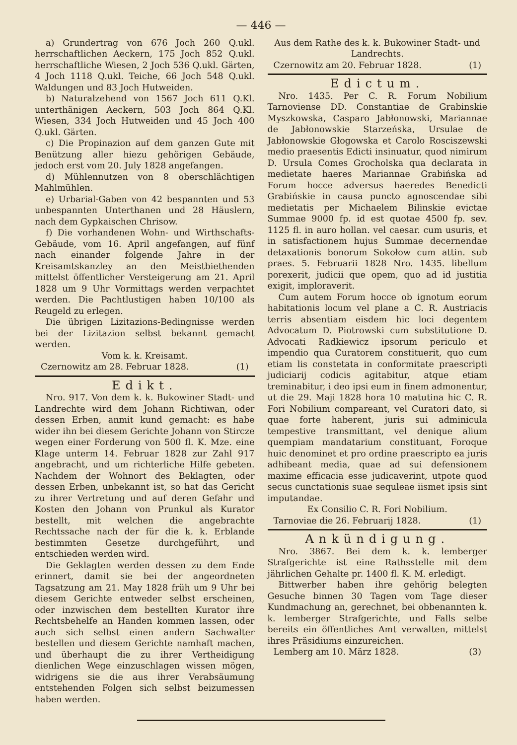— 446 —
a) Grundertrag von 676 Joch 260 Q.ukl. herrschaftlichen Aeckern, 175 Joch 852 Q.ukl. herrschaftliche Wiesen, 2 Joch 536 Q.ukl. Gärten, 4 Joch 1118 Q.ukl. Teiche, 66 Joch 548 Q.ukl. Waldungen und 83 Joch Hutweiden.
b) Naturalzehend von 1567 Joch 611 Q.Kl. unterthänigen Aeckern, 503 Joch 864 Q.Kl. Wiesen, 334 Joch Hutweiden und 45 Joch 400 Q.ukl. Gärten.
c) Die Propinazion auf dem ganzen Gute mit Benützung aller hiezu gehörigen Gebäude, jedoch erst vom 20. July 1828 angefangen.
d) Mühlennutzen von 8 oberschlächtigen Mahlmühlen.
e) Urbarial-Gaben von 42 bespannten und 53 unbespannten Unterthanen und 28 Häuslern, nach dem Gypkaischen Chrisow.
f) Die vorhandenen Wohn- und Wirthschafts-Gebäude, vom 16. April angefangen, auf fünf nach einander folgende Jahre in der Kreisamtskanzley an den Meistbiethenden mittelst öffentlicher Versteigerung am 21. April 1828 um 9 Uhr Vormittags werden verpachtet werden. Die Pachtlustigen haben 10/100 als Reugeld zu erlegen.
Die übrigen Lizitazions-Bedingnisse werden bei der Lizitazion selbst bekannt gemacht werden.
Vom k. k. Kreisamt.
Czernowitz am 28. Februar 1828. (1)
Edikt.
Nro. 917. Von dem k. k. Bukowiner Stadt- und Landrechte wird dem Johann Richtiwan, oder dessen Erben, anmit kund gemacht: es habe wider ihn bei diesem Gerichte Johann von Stircze wegen einer Forderung von 500 fl. K. Mze. eine Klage unterm 14. Februar 1828 zur Zahl 917 angebracht, und um richterliche Hilfe gebeten. Nachdem der Wohnort des Beklagten, oder dessen Erben, unbekannt ist, so hat das Gericht zu ihrer Vertretung und auf deren Gefahr und Kosten den Johann von Prunkul als Kurator bestellt, mit welchen die angebrachte Rechtssache nach der für die k. k. Erblande bestimmten Gesetze durchgeführt, und entschieden werden wird.
Die Geklagten werden dessen zu dem Ende erinnert, damit sie bei der angeordneten Tagsatzung am 21. May 1828 früh um 9 Uhr bei diesem Gerichte entweder selbst erscheinen, oder inzwischen dem bestellten Kurator ihre Rechtsbehelfe an Handen kommen lassen, oder auch sich selbst einen andern Sachwalter bestellen und diesem Gerichte namhaft machen, und überhaupt die zu ihrer Vertheidigung dienlichen Wege einzuschlagen wissen mögen, widrigens sie die aus ihrer Verabsäumung entstehenden Folgen sich selbst beizumessen haben werden.
Aus dem Rathe des k. k. Bukowiner Stadt- und Landrechts.
Czernowitz am 20. Februar 1828. (1)
Edictum.
Nro. 1435. Per C. R. Forum Nobilium Tarnoviense DD. Constantiae de Grabinskie Myszkowska, Casparo Jabłonowski, Mariannae de Jabłonowskie Starzeńska, Ursulae de Jabłonowskie Głogowska et Carolo Rosciszewski medio praesentis Edicti insinuatur, quod nimirum D. Ursula Comes Grocholska qua declarata in medietate haeres Mariannae Grabińska ad Forum hocce adversus haeredes Benedicti Grabińskie in causa puncto agnoscendae sibi medietatis per Michaelem Bilinskie evictae Summae 9000 fp. id est quotae 4500 fp. sev. 1125 fl. in auro hollan. vel caesar. cum usuris, et in satisfactionem hujus Summae decernendae detaxationis bonorum Sokołow cum attin. sub praes. 5. Februarii 1828 Nro. 1435. libellum porexerit, judicii que opem, quo ad id justitia exigit, imploraverit.
Cum autem Forum hocce ob ignotum eorum habitationis locum vel plane a C. R. Austriacis terris absentiam eisdem hic loci degentem Advocatum D. Piotrowski cum substitutione D. Advocati Radkiewicz ipsorum periculo et impendio qua Curatorem constituerit, quo cum etiam lis constetata in conformitate praescripti judiciarij codicis agitabitur, atque etiam treminabitur, i deo ipsi eum in finem admonentur, ut die 29. Maji 1828 hora 10 matutina hic C. R. Fori Nobilium compareant, vel Curatori dato, si quae forte haberent, juris sui adminicula tempestive transmittant, vel denique alium quempiam mandatarium constituant, Foroque huic denominet et pro ordine praescripto ea juris adhibeant media, quae ad sui defensionem maxime efficacia esse judicaverint, utpote quod secus cunctationis suae sequleae iismet ipsis sint imputandae.
Ex Consilio C. R. Fori Nobilium.
Tarnoviae die 26. Februarij 1828. (1)
Ankündigung.
Nro. 3867. Bei dem k. k. lemberger Strafgerichte ist eine Rathsstelle mit dem jährlichen Gehalte pr. 1400 fl. K. M. erledigt.
Bittwerber haben ihre gehörig belegten Gesuche binnen 30 Tagen vom Tage dieser Kundmachung an, gerechnet, bei obbenannten k. k. lemberger Strafgerichte, und Falls selbe bereits ein öffentliches Amt verwalten, mittelst ihres Präsidiums einzureichen.
Lemberg am 10. März 1828. (3)